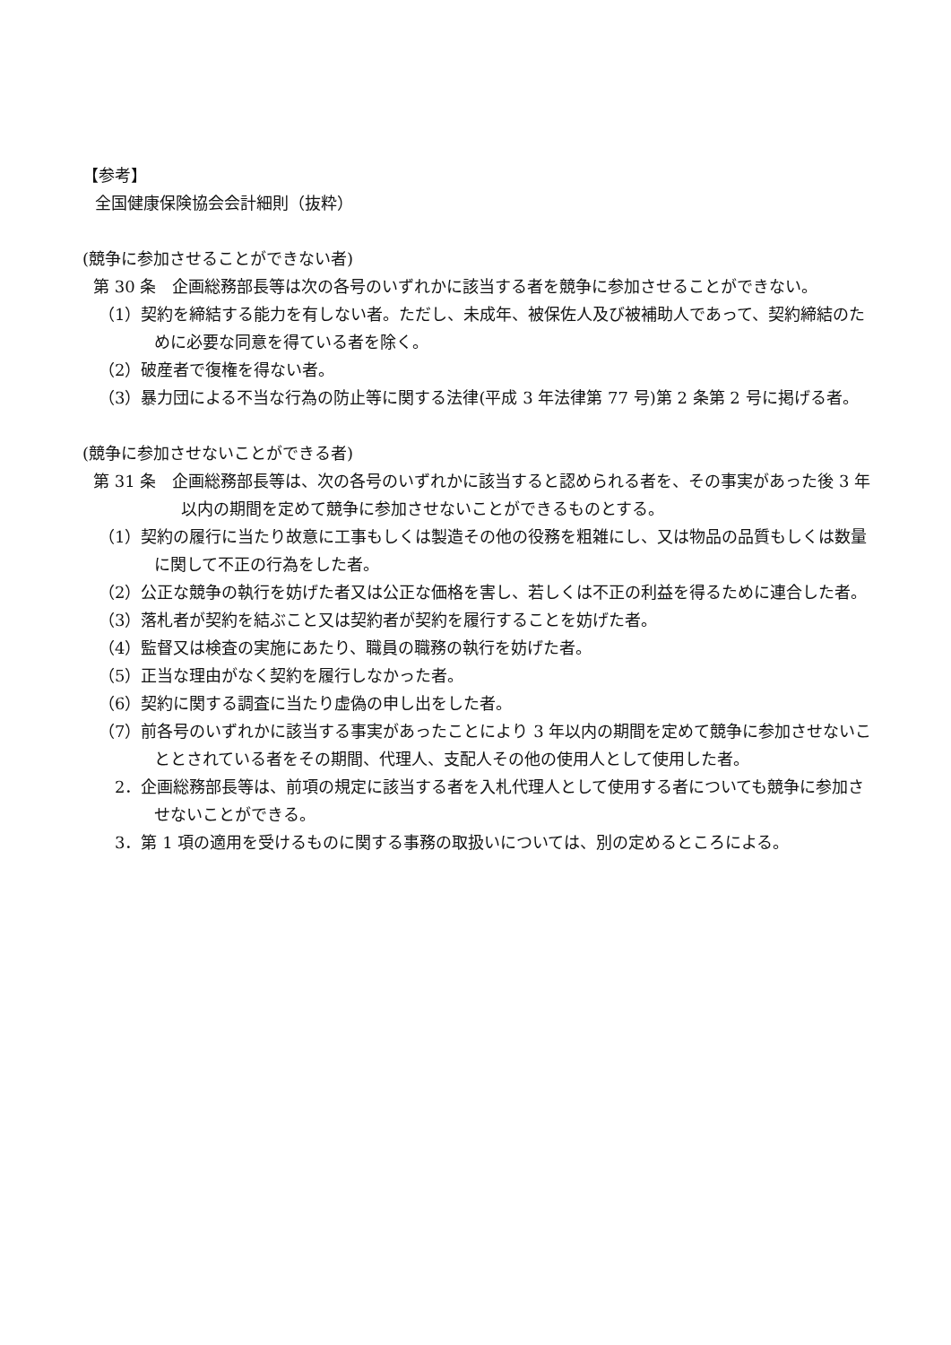【参考】
全国健康保険協会会計細則（抜粋）
(競争に参加させることができない者)
第 30 条　企画総務部長等は次の各号のいずれかに該当する者を競争に参加させることができない。
（1）契約を締結する能力を有しない者。ただし、未成年、被保佐人及び被補助人であって、契約締結のために必要な同意を得ている者を除く。
（2）破産者で復権を得ない者。
（3）暴力団による不当な行為の防止等に関する法律(平成 3 年法律第 77 号)第 2 条第 2 号に掲げる者。
(競争に参加させないことができる者)
第 31 条　企画総務部長等は、次の各号のいずれかに該当すると認められる者を、その事実があった後 3 年以内の期間を定めて競争に参加させないことができるものとする。
（1）契約の履行に当たり故意に工事もしくは製造その他の役務を粗雑にし、又は物品の品質もしくは数量に関して不正の行為をした者。
（2）公正な競争の執行を妨げた者又は公正な価格を害し、若しくは不正の利益を得るために連合した者。
（3）落札者が契約を結ぶこと又は契約者が契約を履行することを妨げた者。
（4）監督又は検査の実施にあたり、職員の職務の執行を妨げた者。
（5）正当な理由がなく契約を履行しなかった者。
（6）契約に関する調査に当たり虚偽の申し出をした者。
（7）前各号のいずれかに該当する事実があったことにより 3 年以内の期間を定めて競争に参加させないこととされている者をその期間、代理人、支配人その他の使用人として使用した者。
2．企画総務部長等は、前項の規定に該当する者を入札代理人として使用する者についても競争に参加させないことができる。
3．第 1 項の適用を受けるものに関する事務の取扱いについては、別の定めるところによる。